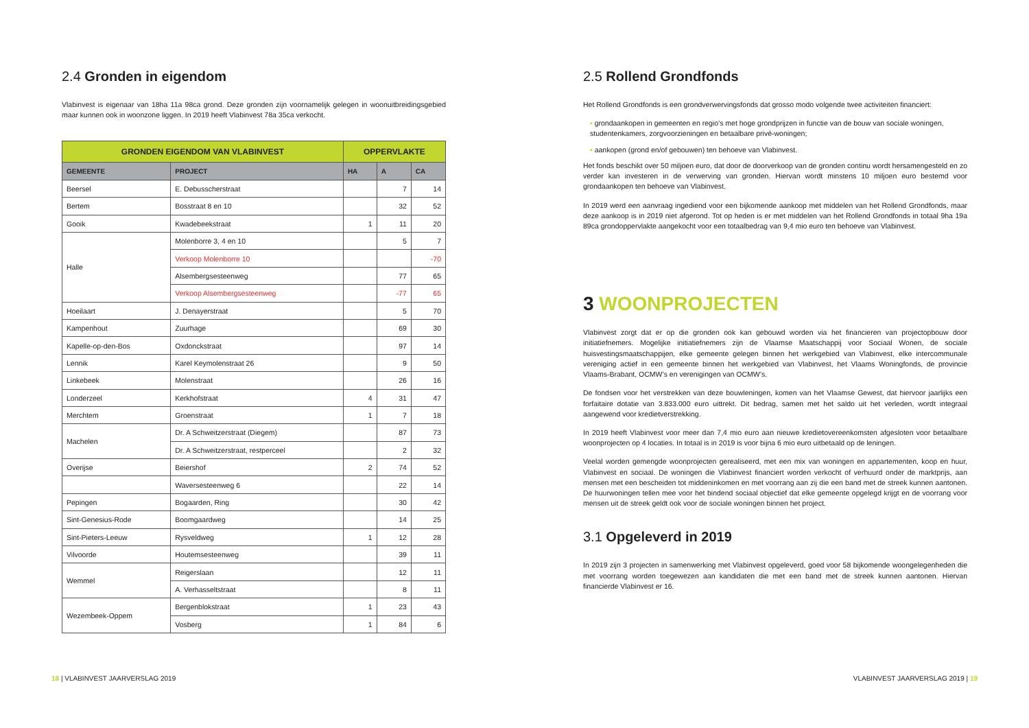2.4 Gronden in eigendom
Vlabinvest is eigenaar van 18ha 11a 98ca grond. Deze gronden zijn voornamelijk gelegen in woonuitbreidingsgebied maar kunnen ook in woonzone liggen. In 2019 heeft Vlabinvest 78a 35ca verkocht.
| GRONDEN EIGENDOM VAN VLABINVEST | | OPPERVLAKTE | | |
| --- | --- | --- | --- | --- |
| GEMEENTE | PROJECT | HA | A | CA |
| Beersel | E. Debusscherstraat | | 7 | 14 |
| Bertem | Bosstraat 8 en 10 | | 32 | 52 |
| Gooik | Kwadebeekstraat | 1 | 11 | 20 |
| Halle | Molenborre 3, 4 en 10 | | 5 | 7 |
| | Verkoop Molenborre 10 | | | -70 |
| | Alsembergsesteenweg | | 77 | 65 |
| | Verkoop Alsembergsesteenweg | | -77 | 65 |
| Hoeilaart | J. Denayerstraat | | 5 | 70 |
| Kampenhout | Zuurhage | | 69 | 30 |
| Kapelle-op-den-Bos | Oxdonckstraat | | 97 | 14 |
| Lennik | Karel Keymolenstraat 26 | | 9 | 50 |
| Linkebeek | Molenstraat | | 26 | 16 |
| Londerzeel | Kerkhofstraat | 4 | 31 | 47 |
| Merchtem | Groenstraat | 1 | 7 | 18 |
| Machelen | Dr. A Schweitzerstraat (Diegem) | | 87 | 73 |
| | Dr. A Schweitzerstraat, restperceel | | 2 | 32 |
| Overijse | Beiershof | 2 | 74 | 52 |
| | Waversesteenweg 6 | | 22 | 14 |
| Pepingen | Bogaarden, Ring | | 30 | 42 |
| Sint-Genesius-Rode | Boomgaardweg | | 14 | 25 |
| Sint-Pieters-Leeuw | Rysveldweg | 1 | 12 | 28 |
| Vilvoorde | Houtemsesteenweg | | 39 | 11 |
| Wemmel | Reigerslaan | | 12 | 11 |
| | A. Verhasseltstraat | | 8 | 11 |
| Wezembeek-Oppem | Bergenblokstraat | 1 | 23 | 43 |
| | Vosberg | 1 | 84 | 6 |
2.5 Rollend Grondfonds
Het Rollend Grondfonds is een grondverwervingsfonds dat grosso modo volgende twee activiteiten financiert:
▪ grondaankopen in gemeenten en regio’s met hoge grondprijzen in functie van de bouw van sociale woningen, studentenkamers, zorgvoorzieningen en betaalbare privé-woningen;
▪ aankopen (grond en/of gebouwen) ten behoeve van Vlabinvest.
Het fonds beschikt over 50 miljoen euro, dat door de doorverkoop van de gronden continu wordt hersamengesteld en zo verder kan investeren in de verwerving van gronden. Hiervan wordt minstens 10 miljoen euro bestemd voor grondaankopen ten behoeve van Vlabinvest.
In 2019 werd een aanvraag ingediend voor een bijkomende aankoop met middelen van het Rollend Grondfonds, maar deze aankoop is in 2019 niet afgerond. Tot op heden is er met middelen van het Rollend Grondfonds in totaal 9ha 19a 89ca grondoppervlakte aangekocht voor een totaalbedrag van 9,4 mio euro ten behoeve van Vlabinvest.
3 WOONPROJECTEN
Vlabinvest zorgt dat er op die gronden ook kan gebouwd worden via het financieren van projectopbouw door initiatiefnemers. Mogelijke initiatiefnemers zijn de Vlaamse Maatschappij voor Sociaal Wonen, de sociale huisvestingsmaatschappijen, elke gemeente gelegen binnen het werkgebied van Vlabinvest, elke intercommunale vereniging actief in een gemeente binnen het werkgebied van Vlabinvest, het Vlaams Woningfonds, de provincie Vlaams-Brabant, OCMW’s en verenigingen van OCMW’s.
De fondsen voor het verstrekken van deze bouwleningen, komen van het Vlaamse Gewest, dat hiervoor jaarlijks een forfaitaire dotatie van 3.833.000 euro uittrekt. Dit bedrag, samen met het saldo uit het verleden, wordt integraal aangewend voor kredietverstrekking.
In 2019 heeft Vlabinvest voor meer dan 7,4 mio euro aan nieuwe kredietovereenkomsten afgesloten voor betaalbare woonprojecten op 4 locaties. In totaal is in 2019 is voor bijna 6 mio euro uitbetaald op de leningen.
Veelal worden gemengde woonprojecten gerealiseerd, met een mix van woningen en appartementen, koop en huur, Vlabinvest en sociaal. De woningen die Vlabinvest financiert worden verkocht of verhuurd onder de marktprijs, aan mensen met een bescheiden tot middeninkomen en met voorrang aan zij die een band met de streek kunnen aantonen. De huurwoningen tellen mee voor het bindend sociaal objectief dat elke gemeente opgelegd krijgt en de voorrang voor mensen uit de streek geldt ook voor de sociale woningen binnen het project.
3.1 Opgeleverd in 2019
In 2019 zijn 3 projecten in samenwerking met Vlabinvest opgeleverd, goed voor 58 bijkomende woongelegenheden die met voorrang worden toegewezen aan kandidaten die met een band met de streek kunnen aantonen. Hiervan financierde Vlabinvest er 16.
18 | VLABINVEST JAARVERSLAG 2019
VLABINVEST JAARVERSLAG 2019 | 19